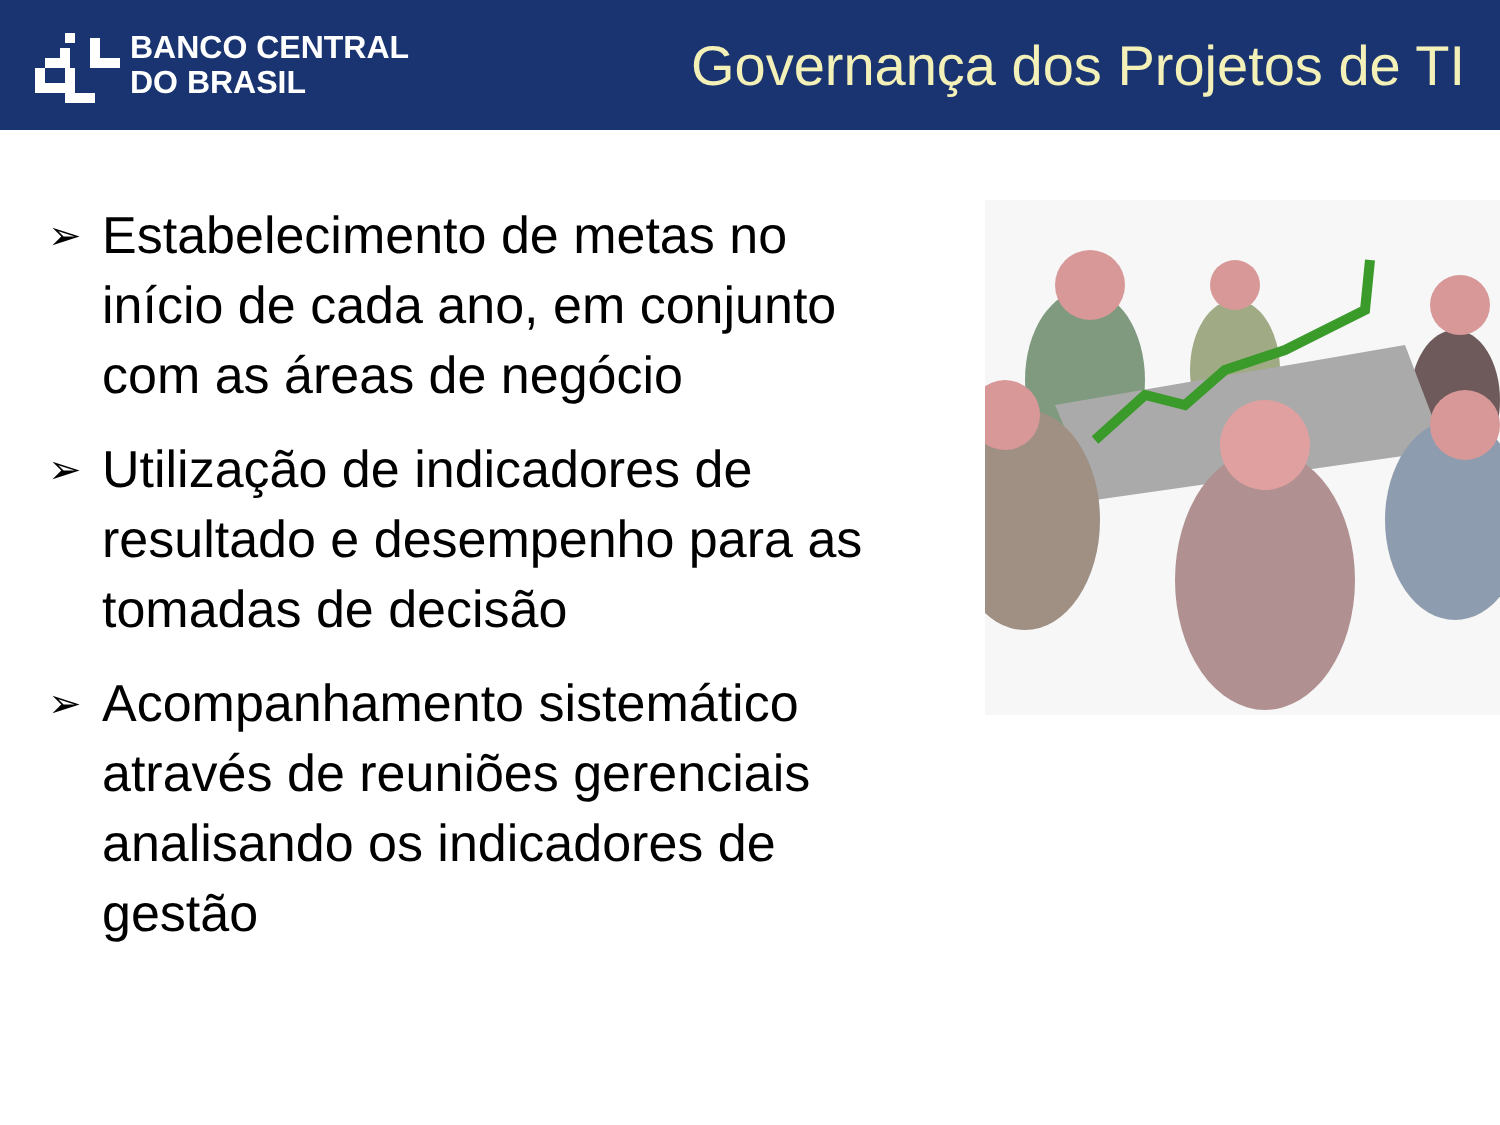BANCO CENTRAL
DO BRASIL
Governança dos Projetos de TI
➢ Estabelecimento de metas no início de cada ano, em conjunto com as áreas de negócio
➢ Utilização de indicadores de resultado e desempenho para as tomadas de decisão
➢ Acompanhamento sistemático através de reuniões gerenciais analisando os indicadores de gestão